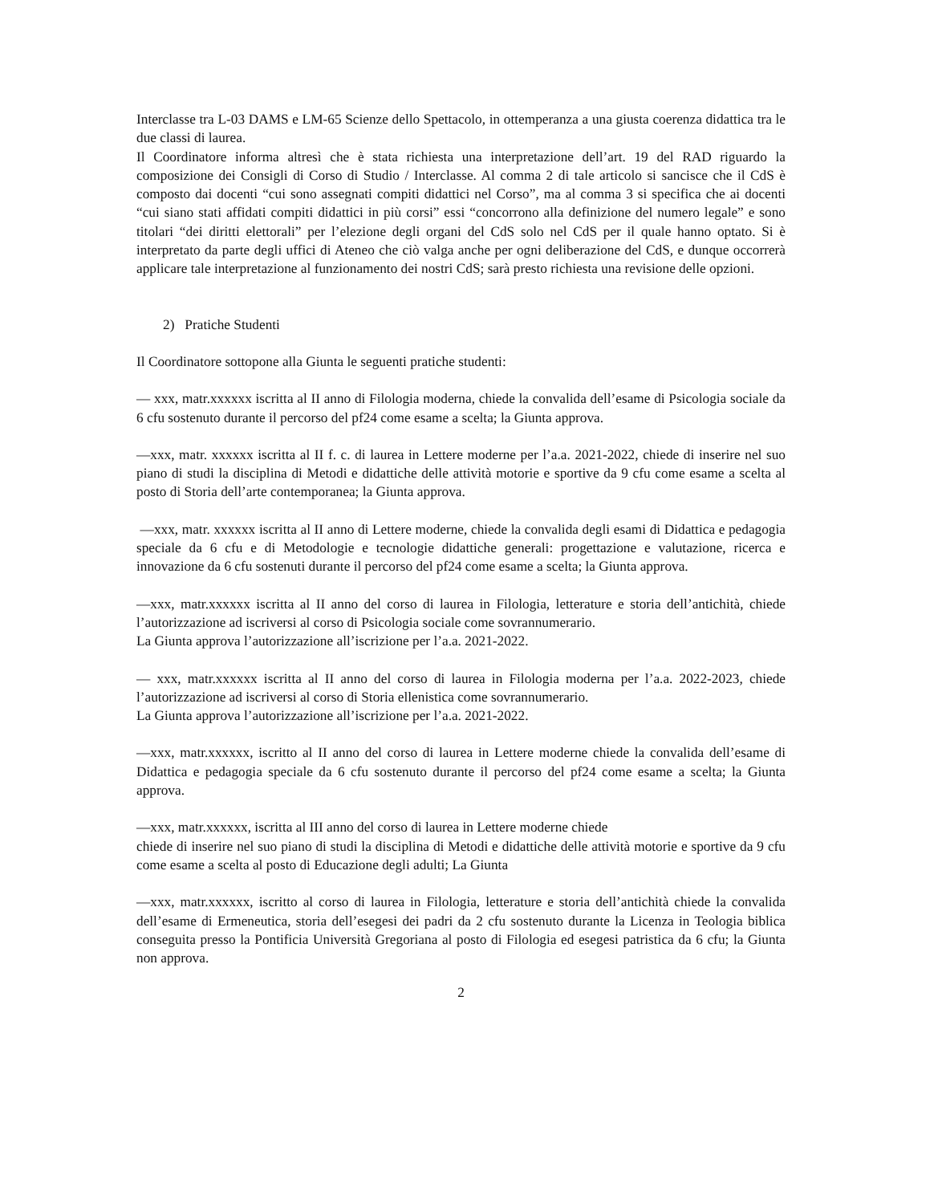Interclasse tra L-03 DAMS e LM-65 Scienze dello Spettacolo, in ottemperanza a una giusta coerenza didattica tra le due classi di laurea.
Il Coordinatore informa altresì che è stata richiesta una interpretazione dell’art. 19 del RAD riguardo la composizione dei Consigli di Corso di Studio / Interclasse. Al comma 2 di tale articolo si sancisce che il CdS è composto dai docenti “cui sono assegnati compiti didattici nel Corso”, ma al comma 3 si specifica che ai docenti “cui siano stati affidati compiti didattici in più corsi” essi “concorrono alla definizione del numero legale” e sono titolari “dei diritti elettorali” per l’elezione degli organi del CdS solo nel CdS per il quale hanno optato. Si è interpretato da parte degli uffici di Ateneo che ciò valga anche per ogni deliberazione del CdS, e dunque occorrerà applicare tale interpretazione al funzionamento dei nostri CdS; sarà presto richiesta una revisione delle opzioni.
2) Pratiche Studenti
Il Coordinatore sottopone alla Giunta le seguenti pratiche studenti:
— xxx, matr.xxxxxx iscritta al II anno di Filologia moderna, chiede la convalida dell’esame di Psicologia sociale da 6 cfu sostenuto durante il percorso del pf24 come esame a scelta; la Giunta approva.
—xxx, matr. xxxxxx iscritta al II f. c. di laurea in Lettere moderne per l’a.a. 2021-2022, chiede di inserire nel suo piano di studi la disciplina di Metodi e didattiche delle attività motorie e sportive da 9 cfu come esame a scelta al posto di Storia dell’arte contemporanea; la Giunta approva.
—xxx, matr. xxxxxx iscritta al II anno di Lettere moderne, chiede la convalida degli esami di Didattica e pedagogia speciale da 6 cfu e di Metodologie e tecnologie didattiche generali: progettazione e valutazione, ricerca e innovazione da 6 cfu sostenuti durante il percorso del pf24 come esame a scelta; la Giunta approva.
—xxx, matr.xxxxxx iscritta al II anno del corso di laurea in Filologia, letterature e storia dell’antichità, chiede l’autorizzazione ad iscriversi al corso di Psicologia sociale come sovrannumerario.
La Giunta approva l’autorizzazione all’iscrizione per l’a.a. 2021-2022.
— xxx, matr.xxxxxx iscritta al II anno del corso di laurea in Filologia moderna per l’a.a. 2022-2023, chiede l’autorizzazione ad iscriversi al corso di Storia ellenistica come sovrannumerario.
La Giunta approva l’autorizzazione all’iscrizione per l’a.a. 2021-2022.
—xxx, matr.xxxxxx, iscritto al II anno del corso di laurea in Lettere moderne chiede la convalida dell’esame di Didattica e pedagogia speciale da 6 cfu sostenuto durante il percorso del pf24 come esame a scelta; la Giunta approva.
—xxx, matr.xxxxxx, iscritta al III anno del corso di laurea in Lettere moderne chiede
chiede di inserire nel suo piano di studi la disciplina di Metodi e didattiche delle attività motorie e sportive da 9 cfu come esame a scelta al posto di Educazione degli adulti; La Giunta
—xxx, matr.xxxxxx, iscritto al corso di laurea in Filologia, letterature e storia dell’antichità chiede la convalida dell’esame di Ermeneutica, storia dell’esegesi dei padri da 2 cfu sostenuto durante la Licenza in Teologia biblica conseguita presso la Pontificia Università Gregoriana al posto di Filologia ed esegesi patristica da 6 cfu; la Giunta non approva.
2